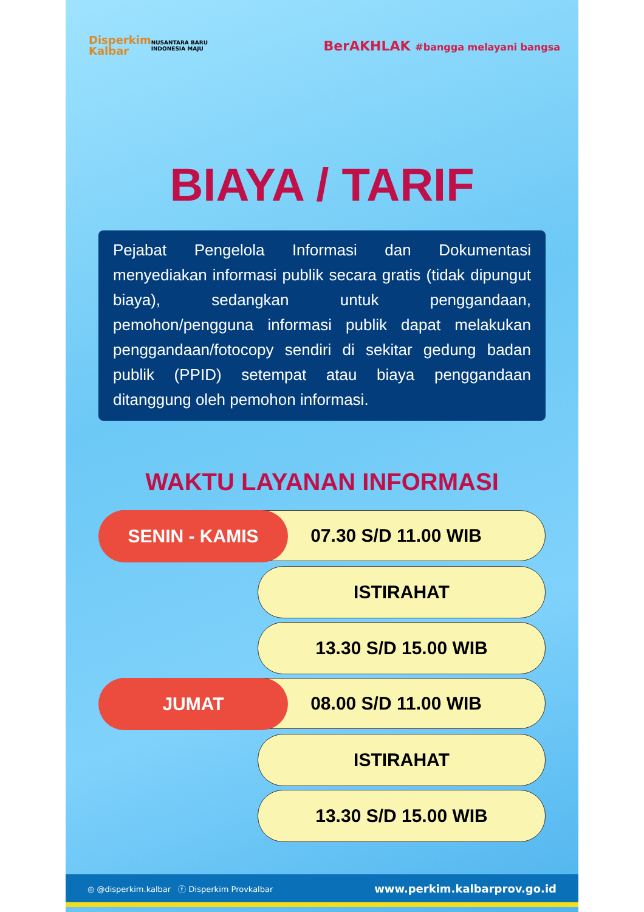Disperkim
Kalbar
NUSANTARA BARU
INDONESIA MAJU
BerAKHLAK #bangga melayani bangsa
BIAYA / TARIF
Pejabat Pengelola Informasi dan Dokumentasi menyediakan informasi publik secara gratis (tidak dipungut biaya), sedangkan untuk penggandaan, pemohon/pengguna informasi publik dapat melakukan penggandaan/fotocopy sendiri di sekitar gedung badan publik (PPID) setempat atau biaya penggandaan ditanggung oleh pemohon informasi.
WAKTU LAYANAN INFORMASI
07.30 S/D 11.00 WIB SENIN - KAMIS
ISTIRAHAT
13.30 S/D 15.00 WIB
08.00 S/D 11.00 WIB JUMAT
ISTIRAHAT
13.30 S/D 15.00 WIB
◎ @disperkim.kalbar ⓕ Disperkim Provkalbar www.perkim.kalbarprov.go.id